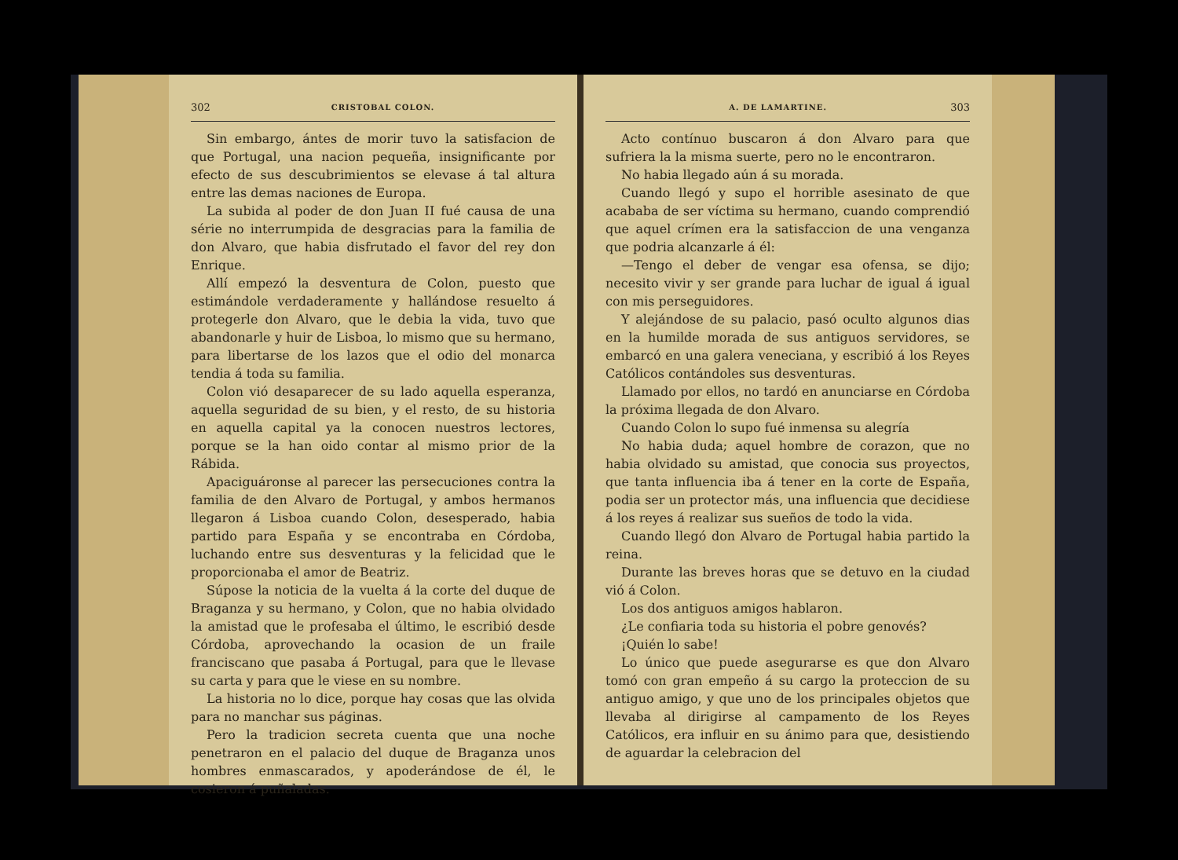302 CRISTOBAL COLON.
Sin embargo, ántes de morir tuvo la satisfacion de que Portugal, una nacion pequeña, insignificante por efecto de sus descubrimientos se elevase á tal altura entre las demas naciones de Europa.
La subida al poder de don Juan II fué causa de una série no interrumpida de desgracias para la familia de don Alvaro, que habia disfrutado el favor del rey don Enrique.
Allí empezó la desventura de Colon, puesto que estimándole verdaderamente y hallándose resuelto á protegerle don Alvaro, que le debia la vida, tuvo que abandonarle y huir de Lisboa, lo mismo que su hermano, para libertarse de los lazos que el odio del monarca tendia á toda su familia.
Colon vió desaparecer de su lado aquella esperanza, aquella seguridad de su bien, y el resto, de su historia en aquella capital ya la conocen nuestros lectores, porque se la han oido contar al mismo prior de la Rábida.
Apaciguáronse al parecer las persecuciones contra la familia de den Alvaro de Portugal, y ambos hermanos llegaron á Lisboa cuando Colon, desesperado, habia partido para España y se encontraba en Córdoba, luchando entre sus desventuras y la felicidad que le proporcionaba el amor de Beatriz.
Súpose la noticia de la vuelta á la corte del duque de Braganza y su hermano, y Colon, que no habia olvidado la amistad que le profesaba el último, le escribió desde Córdoba, aprovechando la ocasion de un fraile franciscano que pasaba á Portugal, para que le llevase su carta y para que le viese en su nombre.
La historia no lo dice, porque hay cosas que las olvida para no manchar sus páginas.
Pero la tradicion secreta cuenta que una noche penetraron en el palacio del duque de Braganza unos hombres enmascarados, y apoderándose de él, le cosieron á puñaladas.
A. DE LAMARTINE. 303
Acto contínuo buscaron á don Alvaro para que sufriera la la misma suerte, pero no le encontraron.
No habia llegado aún á su morada.
Cuando llegó y supo el horrible asesinato de que acababa de ser víctima su hermano, cuando comprendió que aquel crímen era la satisfaccion de una venganza que podria alcanzarle á él:
—Tengo el deber de vengar esa ofensa, se dijo; necesito vivir y ser grande para luchar de igual á igual con mis perseguidores.
Y alejándose de su palacio, pasó oculto algunos dias en la humilde morada de sus antiguos servidores, se embarcó en una galera veneciana, y escribió á los Reyes Católicos contándoles sus desventuras.
Llamado por ellos, no tardó en anunciarse en Córdoba la próxima llegada de don Alvaro.
Cuando Colon lo supo fué inmensa su alegría
No habia duda; aquel hombre de corazon, que no habia olvidado su amistad, que conocia sus proyectos, que tanta influencia iba á tener en la corte de España, podia ser un protector más, una influencia que decidiese á los reyes á realizar sus sueños de todo la vida.
Cuando llegó don Alvaro de Portugal habia partido la reina.
Durante las breves horas que se detuvo en la ciudad vió á Colon.
Los dos antiguos amigos hablaron.
¿Le confiaria toda su historia el pobre genovés?
¡Quién lo sabe!
Lo único que puede asegurarse es que don Alvaro tomó con gran empeño á su cargo la proteccion de su antiguo amigo, y que uno de los principales objetos que llevaba al dirigirse al campamento de los Reyes Católicos, era influir en su ánimo para que, desistiendo de aguardar la celebracion del